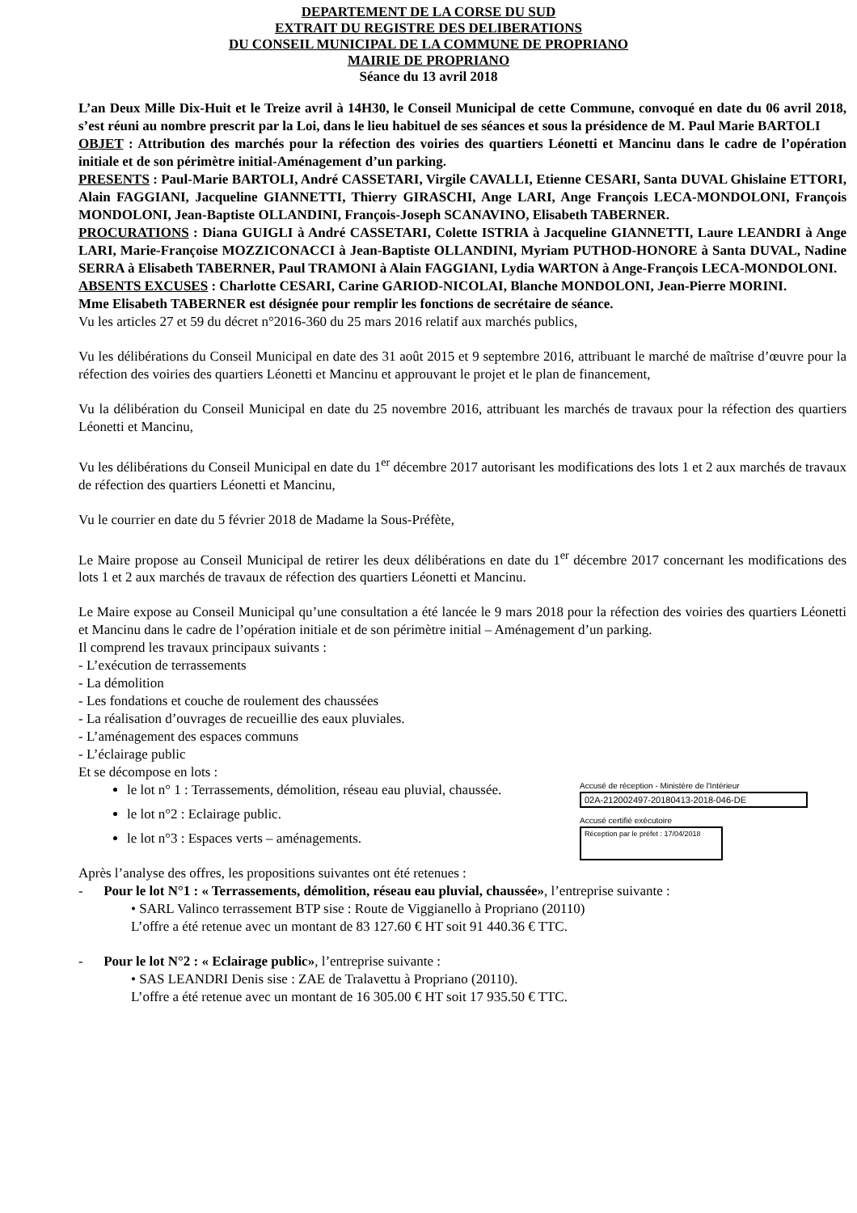DEPARTEMENT DE LA CORSE DU SUD
EXTRAIT DU REGISTRE DES DELIBERATIONS
DU CONSEIL MUNICIPAL DE LA COMMUNE DE PROPRIANO
MAIRIE DE PROPRIANO
Séance du 13 avril 2018
L’an Deux Mille Dix-Huit et le Treize avril à 14H30, le Conseil Municipal de cette Commune, convoqué en date du 06 avril 2018, s’est réuni au nombre prescrit par la Loi, dans le lieu habituel de ses séances et sous la présidence de M. Paul Marie BARTOLI
OBJET : Attribution des marchés pour la réfection des voiries des quartiers Léonetti et Mancinu dans le cadre de l’opération initiale et de son périmètre initial-Aménagement d’un parking.
PRESENTS : Paul-Marie BARTOLI, André CASSETARI, Virgile CAVALLI, Etienne CESARI, Santa DUVAL Ghislaine ETTORI, Alain FAGGIANI, Jacqueline GIANNETTI, Thierry GIRASCHI, Ange LARI, Ange François LECA-MONDOLONI, François MONDOLONI, Jean-Baptiste OLLANDINI, François-Joseph SCANAVINO, Elisabeth TABERNER.
PROCURATIONS : Diana GUIGLI à André CASSETARI, Colette ISTRIA à Jacqueline GIANNETTI, Laure LEANDRI à Ange LARI, Marie-Françoise MOZZICONACCI à Jean-Baptiste OLLANDINI, Myriam PUTHOD-HONORE à Santa DUVAL, Nadine SERRA à Elisabeth TABERNER, Paul TRAMONI à Alain FAGGIANI, Lydia WARTON à Ange-François LECA-MONDOLONI.
ABSENTS EXCUSES : Charlotte CESARI, Carine GARIOD-NICOLAI, Blanche MONDOLONI, Jean-Pierre MORINI.
Mme Elisabeth TABERNER est désignée pour remplir les fonctions de secrétaire de séance.
Vu les articles 27 et 59 du décret n°2016-360 du 25 mars 2016 relatif aux marchés publics,
Vu les délibérations du Conseil Municipal en date des 31 août 2015 et 9 septembre 2016, attribuant le marché de maîtrise d’œuvre pour la réfection des voiries des quartiers Léonetti et Mancinu et approuvant le projet et le plan de financement,
Vu la délibération du Conseil Municipal en date du 25 novembre 2016, attribuant les marchés de travaux pour la réfection des quartiers Léonetti et Mancinu,
Vu les délibérations du Conseil Municipal en date du 1<sup>er</sup> décembre 2017 autorisant les modifications des lots 1 et 2 aux marchés de travaux de réfection des quartiers Léonetti et Mancinu,
Vu le courrier en date du 5 février 2018 de Madame la Sous-Préfète,
Le Maire propose au Conseil Municipal de retirer les deux délibérations en date du 1<sup>er</sup> décembre 2017 concernant les modifications des lots 1 et 2 aux marchés de travaux de réfection des quartiers Léonetti et Mancinu.
Le Maire expose au Conseil Municipal qu’une consultation a été lancée le 9 mars 2018 pour la réfection des voiries des quartiers Léonetti et Mancinu dans le cadre de l’opération initiale et de son périmètre initial – Aménagement d’un parking.
Il comprend les travaux principaux suivants :
- L’exécution de terrassements
- La démolition
- Les fondations et couche de roulement des chaussées
- La réalisation d’ouvrages de recueillie des eaux pluviales.
- L’aménagement des espaces communs
- L’éclairage public
Et se décompose en lots :
le lot n° 1 : Terrassements, démolition, réseau eau pluvial, chaussée.
le lot n°2 : Eclairage public.
le lot n°3 : Espaces verts – aménagements.
Après l’analyse des offres, les propositions suivantes ont été retenues :
- Pour le lot N°1 : « Terrassements, démolition, réseau eau pluvial, chaussée», l’entreprise suivante :
• SARL Valinco terrassement BTP sise : Route de Viggianello à Propriano (20110)
L’offre a été retenue avec un montant de 83 127.60 € HT soit 91 440.36 € TTC.
- Pour le lot N°2 : « Eclairage public», l’entreprise suivante :
• SAS LEANDRI Denis sise : ZAE de Tralavettu à Propriano (20110).
L’offre a été retenue avec un montant de 16 305.00 € HT soit 17 935.50 € TTC.
Accusé de réception - Ministère de l'Intérieur
02A-212002497-20180413-2018-046-DE
Accusé certifié exécutoire
Réception par le préfet : 17/04/2018